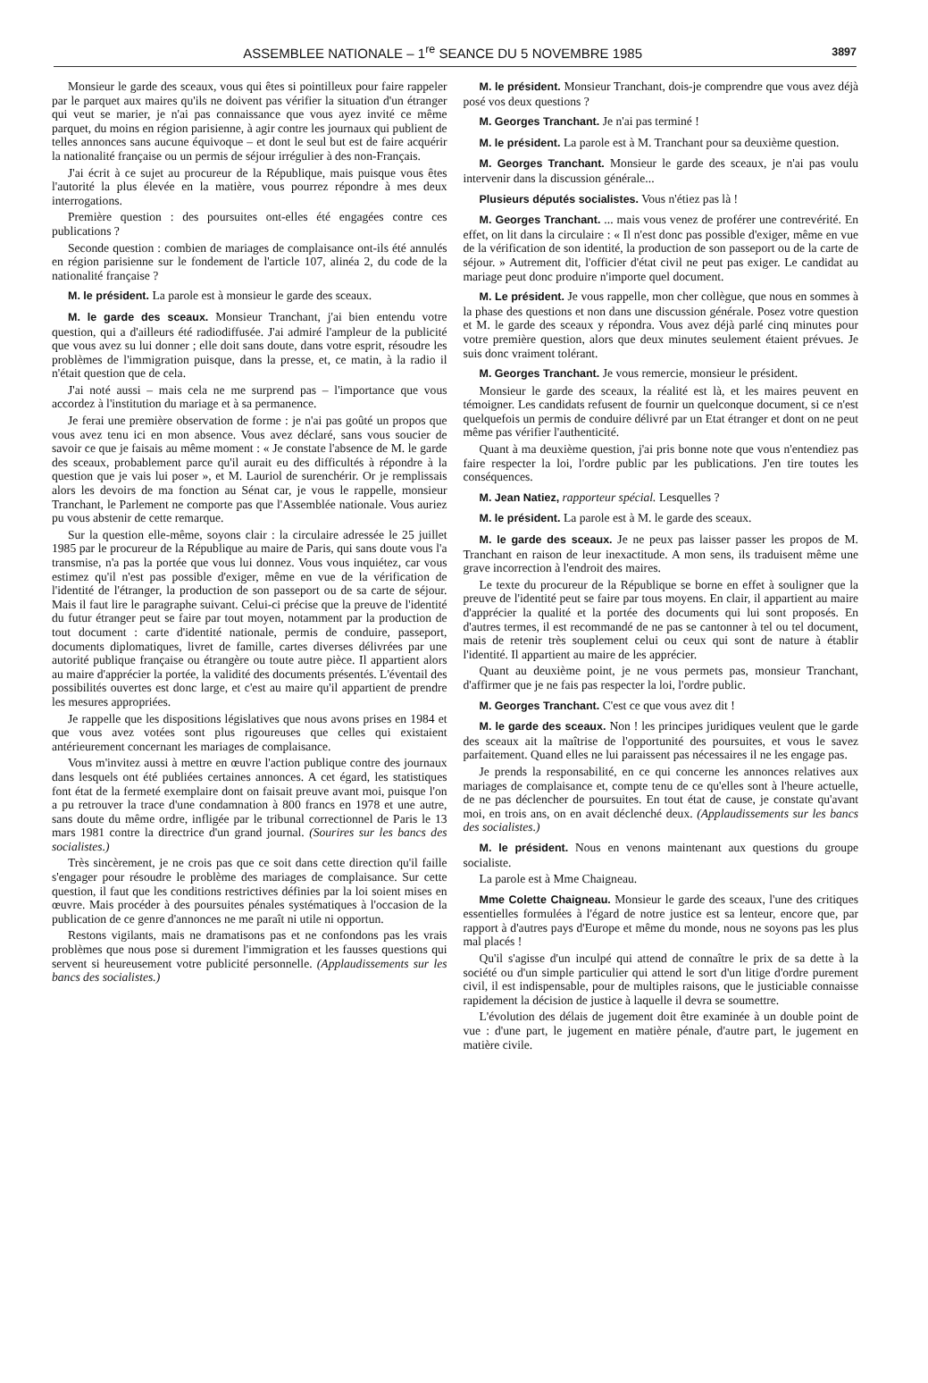ASSEMBLEE NATIONALE – 1<sup>re</sup> SEANCE DU 5 NOVEMBRE 1985 3897
Monsieur le garde des sceaux, vous qui êtes si pointilleux pour faire rappeler par le parquet aux maires qu'ils ne doivent pas vérifier la situation d'un étranger qui veut se marier, je n'ai pas connaissance que vous ayez invité ce même parquet, du moins en région parisienne, à agir contre les journaux qui publient de telles annonces sans aucune équivoque – et dont le seul but est de faire acquérir la nationalité française ou un permis de séjour irrégulier à des non-Français.
J'ai écrit à ce sujet au procureur de la République, mais puisque vous êtes l'autorité la plus élevée en la matière, vous pourrez répondre à mes deux interrogations.
Première question : des poursuites ont-elles été engagées contre ces publications ?
Seconde question : combien de mariages de complaisance ont-ils été annulés en région parisienne sur le fondement de l'article 107, alinéa 2, du code de la nationalité française ?
M. le président. La parole est à monsieur le garde des sceaux.
M. le garde des sceaux. Monsieur Tranchant, j'ai bien entendu votre question, qui a d'ailleurs été radiodiffusée. J'ai admiré l'ampleur de la publicité que vous avez su lui donner ; elle doit sans doute, dans votre esprit, résoudre les problèmes de l'immigration puisque, dans la presse, et, ce matin, à la radio il n'était question que de cela.
J'ai noté aussi – mais cela ne me surprend pas – l'importance que vous accordez à l'institution du mariage et à sa permanence.
Je ferai une première observation de forme : je n'ai pas goûté un propos que vous avez tenu ici en mon absence. Vous avez déclaré, sans vous soucier de savoir ce que je faisais au même moment : « Je constate l'absence de M. le garde des sceaux, probablement parce qu'il aurait eu des difficultés à répondre à la question que je vais lui poser », et M. Lauriol de surenchérir. Or je remplissais alors les devoirs de ma fonction au Sénat car, je vous le rappelle, monsieur Tranchant, le Parlement ne comporte pas que l'Assemblée nationale. Vous auriez pu vous abstenir de cette remarque.
Sur la question elle-même, soyons clair : la circulaire adressée le 25 juillet 1985 par le procureur de la République au maire de Paris, qui sans doute vous l'a transmise, n'a pas la portée que vous lui donnez. Vous vous inquiétez, car vous estimez qu'il n'est pas possible d'exiger, même en vue de la vérification de l'identité de l'étranger, la production de son passeport ou de sa carte de séjour. Mais il faut lire le paragraphe suivant. Celui-ci précise que la preuve de l'identité du futur étranger peut se faire par tout moyen, notamment par la production de tout document : carte d'identité nationale, permis de conduire, passeport, documents diplomatiques, livret de famille, cartes diverses délivrées par une autorité publique française ou étrangère ou toute autre pièce. Il appartient alors au maire d'apprécier la portée, la validité des documents présentés. L'éventail des possibilités ouvertes est donc large, et c'est au maire qu'il appartient de prendre les mesures appropriées.
Je rappelle que les dispositions législatives que nous avons prises en 1984 et que vous avez votées sont plus rigoureuses que celles qui existaient antérieurement concernant les mariages de complaisance.
Vous m'invitez aussi à mettre en œuvre l'action publique contre des journaux dans lesquels ont été publiées certaines annonces. A cet égard, les statistiques font état de la fermeté exemplaire dont on faisait preuve avant moi, puisque l'on a pu retrouver la trace d'une condamnation à 800 francs en 1978 et une autre, sans doute du même ordre, infligée par le tribunal correctionnel de Paris le 13 mars 1981 contre la directrice d'un grand journal. (Sourires sur les bancs des socialistes.)
Très sincèrement, je ne crois pas que ce soit dans cette direction qu'il faille s'engager pour résoudre le problème des mariages de complaisance. Sur cette question, il faut que les conditions restrictives définies par la loi soient mises en œuvre. Mais procéder à des poursuites pénales systématiques à l'occasion de la publication de ce genre d'annonces ne me paraît ni utile ni opportun.
Restons vigilants, mais ne dramatisons pas et ne confondons pas les vrais problèmes que nous pose si durement l'immigration et les fausses questions qui servent si heureusement votre publicité personnelle. (Applaudissements sur les bancs des socialistes.)
M. le président. Monsieur Tranchant, dois-je comprendre que vous avez déjà posé vos deux questions ?
M. Georges Tranchant. Je n'ai pas terminé !
M. le président. La parole est à M. Tranchant pour sa deuxième question.
M. Georges Tranchant. Monsieur le garde des sceaux, je n'ai pas voulu intervenir dans la discussion générale...
Plusieurs députés socialistes. Vous n'étiez pas là !
M. Georges Tranchant. ... mais vous venez de proférer une contrevérité. En effet, on lit dans la circulaire : « Il n'est donc pas possible d'exiger, même en vue de la vérification de son identité, la production de son passeport ou de la carte de séjour. » Autrement dit, l'officier d'état civil ne peut pas exiger. Le candidat au mariage peut donc produire n'importe quel document.
M. Le président. Je vous rappelle, mon cher collègue, que nous en sommes à la phase des questions et non dans une discussion générale. Posez votre question et M. le garde des sceaux y répondra. Vous avez déjà parlé cinq minutes pour votre première question, alors que deux minutes seulement étaient prévues. Je suis donc vraiment tolérant.
M. Georges Tranchant. Je vous remercie, monsieur le président.
Monsieur le garde des sceaux, la réalité est là, et les maires peuvent en témoigner. Les candidats refusent de fournir un quelconque document, si ce n'est quelquefois un permis de conduire délivré par un Etat étranger et dont on ne peut même pas vérifier l'authenticité.
Quant à ma deuxième question, j'ai pris bonne note que vous n'entendiez pas faire respecter la loi, l'ordre public par les publications. J'en tire toutes les conséquences.
M. Jean Natiez, rapporteur spécial. Lesquelles ?
M. le président. La parole est à M. le garde des sceaux.
M. le garde des sceaux. Je ne peux pas laisser passer les propos de M. Tranchant en raison de leur inexactitude. A mon sens, ils traduisent même une grave incorrection à l'endroit des maires.
Le texte du procureur de la République se borne en effet à souligner que la preuve de l'identité peut se faire par tous moyens. En clair, il appartient au maire d'apprécier la qualité et la portée des documents qui lui sont proposés. En d'autres termes, il est recommandé de ne pas se cantonner à tel ou tel document, mais de retenir très souplement celui ou ceux qui sont de nature à établir l'identité. Il appartient au maire de les apprécier.
Quant au deuxième point, je ne vous permets pas, monsieur Tranchant, d'affirmer que je ne fais pas respecter la loi, l'ordre public.
M. Georges Tranchant. C'est ce que vous avez dit !
M. le garde des sceaux. Non ! les principes juridiques veulent que le garde des sceaux ait la maîtrise de l'opportunité des poursuites, et vous le savez parfaitement. Quand elles ne lui paraissent pas nécessaires il ne les engage pas.
Je prends la responsabilité, en ce qui concerne les annonces relatives aux mariages de complaisance et, compte tenu de ce qu'elles sont à l'heure actuelle, de ne pas déclencher de poursuites. En tout état de cause, je constate qu'avant moi, en trois ans, on en avait déclenché deux. (Applaudissements sur les bancs des socialistes.)
M. le président. Nous en venons maintenant aux questions du groupe socialiste.
La parole est à Mme Chaigneau.
Mme Colette Chaigneau. Monsieur le garde des sceaux, l'une des critiques essentielles formulées à l'égard de notre justice est sa lenteur, encore que, par rapport à d'autres pays d'Europe et même du monde, nous ne soyons pas les plus mal placés !
Qu'il s'agisse d'un inculpé qui attend de connaître le prix de sa dette à la société ou d'un simple particulier qui attend le sort d'un litige d'ordre purement civil, il est indispensable, pour de multiples raisons, que le justiciable connaisse rapidement la décision de justice à laquelle il devra se soumettre.
L'évolution des délais de jugement doit être examinée à un double point de vue : d'une part, le jugement en matière pénale, d'autre part, le jugement en matière civile.